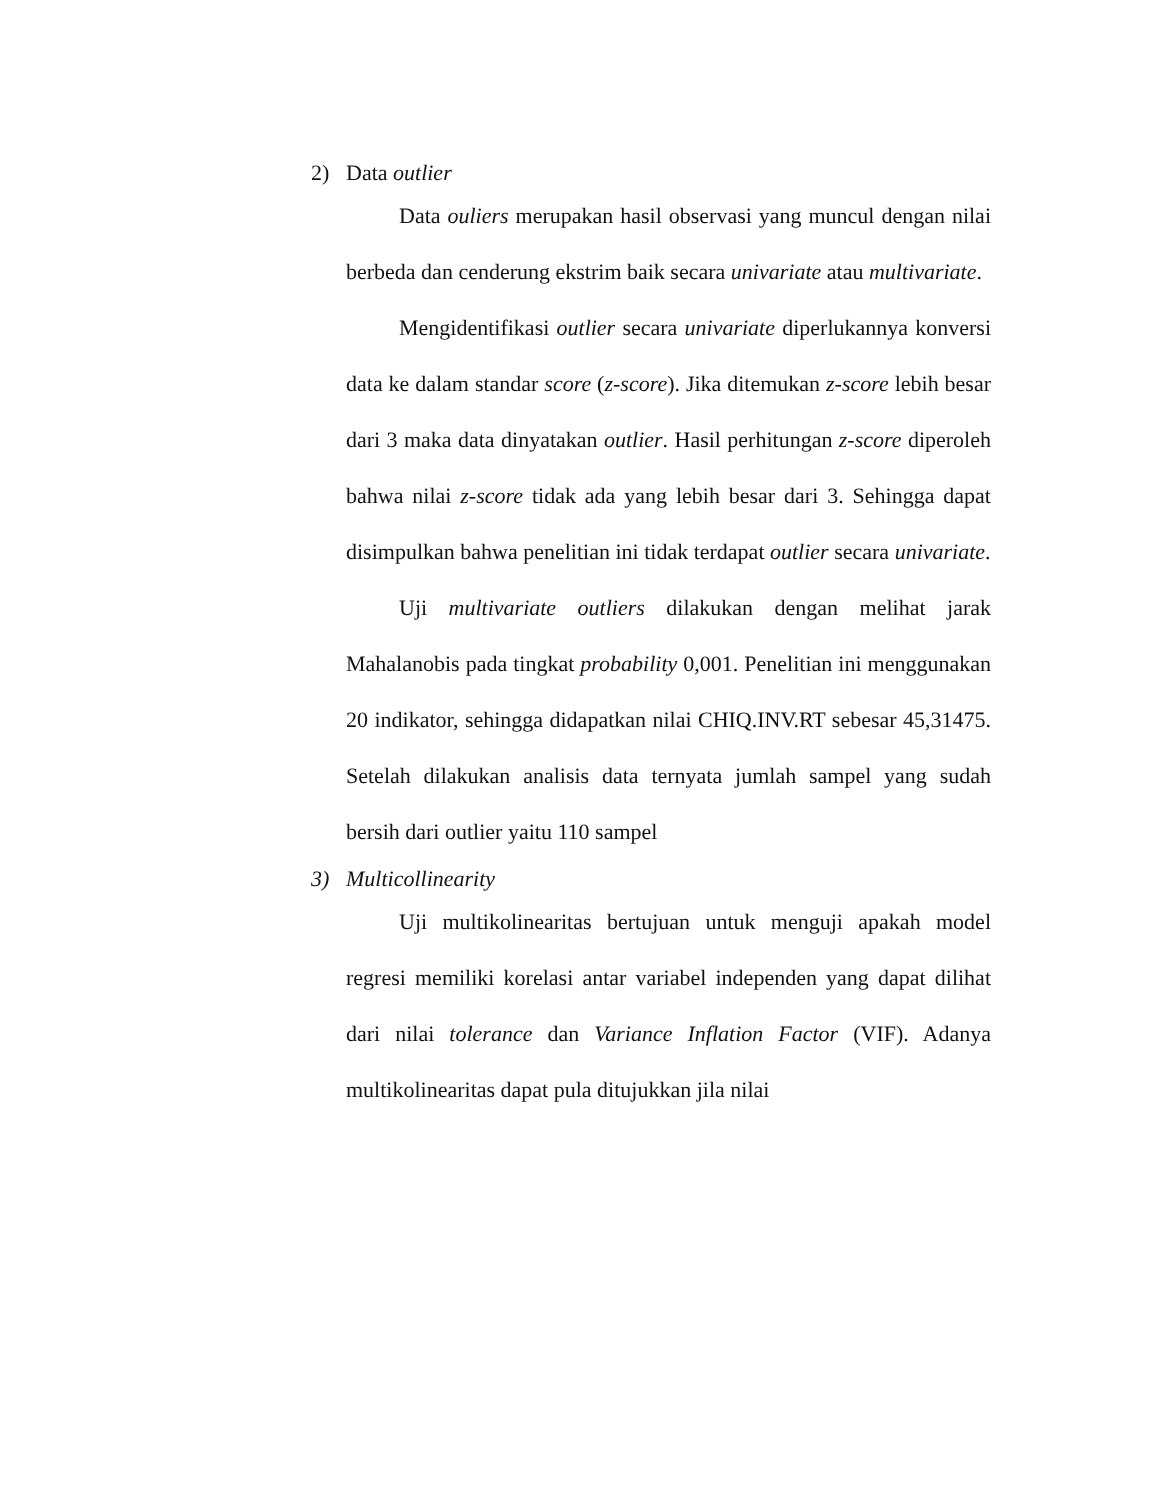2) Data outlier
Data ouliers merupakan hasil observasi yang muncul dengan nilai berbeda dan cenderung ekstrim baik secara univariate atau multivariate.
Mengidentifikasi outlier secara univariate diperlukannya konversi data ke dalam standar score (z-score). Jika ditemukan z-score lebih besar dari 3 maka data dinyatakan outlier. Hasil perhitungan z-score diperoleh bahwa nilai z-score tidak ada yang lebih besar dari 3. Sehingga dapat disimpulkan bahwa penelitian ini tidak terdapat outlier secara univariate.
Uji multivariate outliers dilakukan dengan melihat jarak Mahalanobis pada tingkat probability 0,001. Penelitian ini menggunakan 20 indikator, sehingga didapatkan nilai CHIQ.INV.RT sebesar 45,31475. Setelah dilakukan analisis data ternyata jumlah sampel yang sudah bersih dari outlier yaitu 110 sampel
3) Multicollinearity
Uji multikolinearitas bertujuan untuk menguji apakah model regresi memiliki korelasi antar variabel independen yang dapat dilihat dari nilai tolerance dan Variance Inflation Factor (VIF). Adanya multikolinearitas dapat pula ditujukkan jila nilai